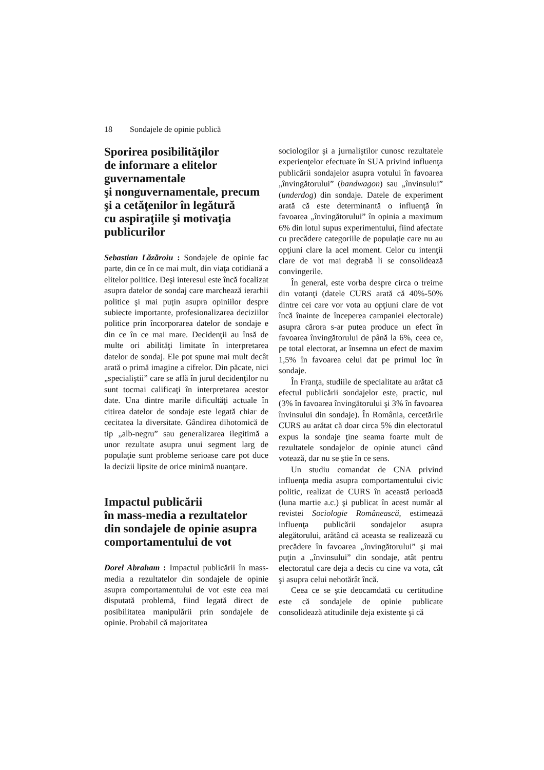18 Sondajele de opinie publică
Sporirea posibilităţilor
de informare a elitelor
guvernamentale
şi nonguvernamentale, precum
şi a cetăţenilor în legătură
cu aspiraţiile şi motivaţia
publicurilor
Sebastian Lăzăroiu : Sondajele de opinie fac parte, din ce în ce mai mult, din viaţa cotidiană a elitelor politice. Deşi interesul este încă focalizat asupra datelor de sondaj care marchează ierarhii politice şi mai puţin asupra opiniilor despre subiecte importante, profesionalizarea deciziilor politice prin încorporarea datelor de sondaje e din ce în ce mai mare. Decidenţii au însă de multe ori abilităţi limitate în interpretarea datelor de sondaj. Ele pot spune mai mult decât arată o primă imagine a cifrelor. Din păcate, nici „specialiştii” care se află în jurul decidenţilor nu sunt tocmai calificaţi în interpretarea acestor date. Una dintre marile dificultăţi actuale în citirea datelor de sondaje este legată chiar de cecitatea la diversitate. Gândirea dihotomică de tip „alb-negru” sau generalizarea ilegitimă a unor rezultate asupra unui segment larg de populaţie sunt probleme serioase care pot duce la decizii lipsite de orice minimă nuanţare.
Impactul publicării
în mass-media a rezultatelor
din sondajele de opinie asupra
comportamentului de vot
Dorel Abraham : Impactul publicării în mass-media a rezultatelor din sondajele de opinie asupra comportamentului de vot este cea mai disputată problemă, fiind legată direct de posibilitatea manipulării prin sondajele de opinie. Probabil că majoritatea
sociologilor şi a jurnaliştilor cunosc rezultatele experienţelor efectuate în SUA privind influenţa publicării sondajelor asupra votului în favoarea „învingătorului” (bandwagon) sau „învinsului” (underdog) din sondaje. Datele de experiment arată că este determinantă o influenţă în favoarea „învingătorului” în opinia a maximum 6% din lotul supus experimentului, fiind afectate cu precădere categoriile de populaţie care nu au opţiuni clare la acel moment. Celor cu intenţii clare de vot mai degrabă li se consolidează convingerile.
În general, este vorba despre circa o treime din votanţi (datele CURS arată că 40%-50% dintre cei care vor vota au opţiuni clare de vot încă înainte de începerea campaniei electorale) asupra cărora s-ar putea produce un efect în favoarea învingătorului de până la 6%, ceea ce, pe total electorat, ar însemna un efect de maxim 1,5% în favoarea celui dat pe primul loc în sondaje.
În Franţa, studiile de specialitate au arătat că efectul publicării sondajelor este, practic, nul (3% în favoarea învingătorului şi 3% în favoarea învinsului din sondaje). În România, cercetările CURS au arătat că doar circa 5% din electoratul expus la sondaje ţine seama foarte mult de rezultatele sondajelor de opinie atunci când votează, dar nu se ştie în ce sens.
Un studiu comandat de CNA privind influenţa media asupra comportamentului civic politic, realizat de CURS în această perioadă (luna martie a.c.) şi publicat în acest număr al revistei Sociologie Românească, estimează influenţa publicării sondajelor asupra alegătorului, arătând că aceasta se realizează cu precădere în favoarea „învingătorului” şi mai puţin a „învinsului” din sondaje, atât pentru electoratul care deja a decis cu cine va vota, cât şi asupra celui nehotărât încă.
Ceea ce se ştie deocamdată cu certitudine este că sondajele de opinie publicate consolidează atitudinile deja existente şi că